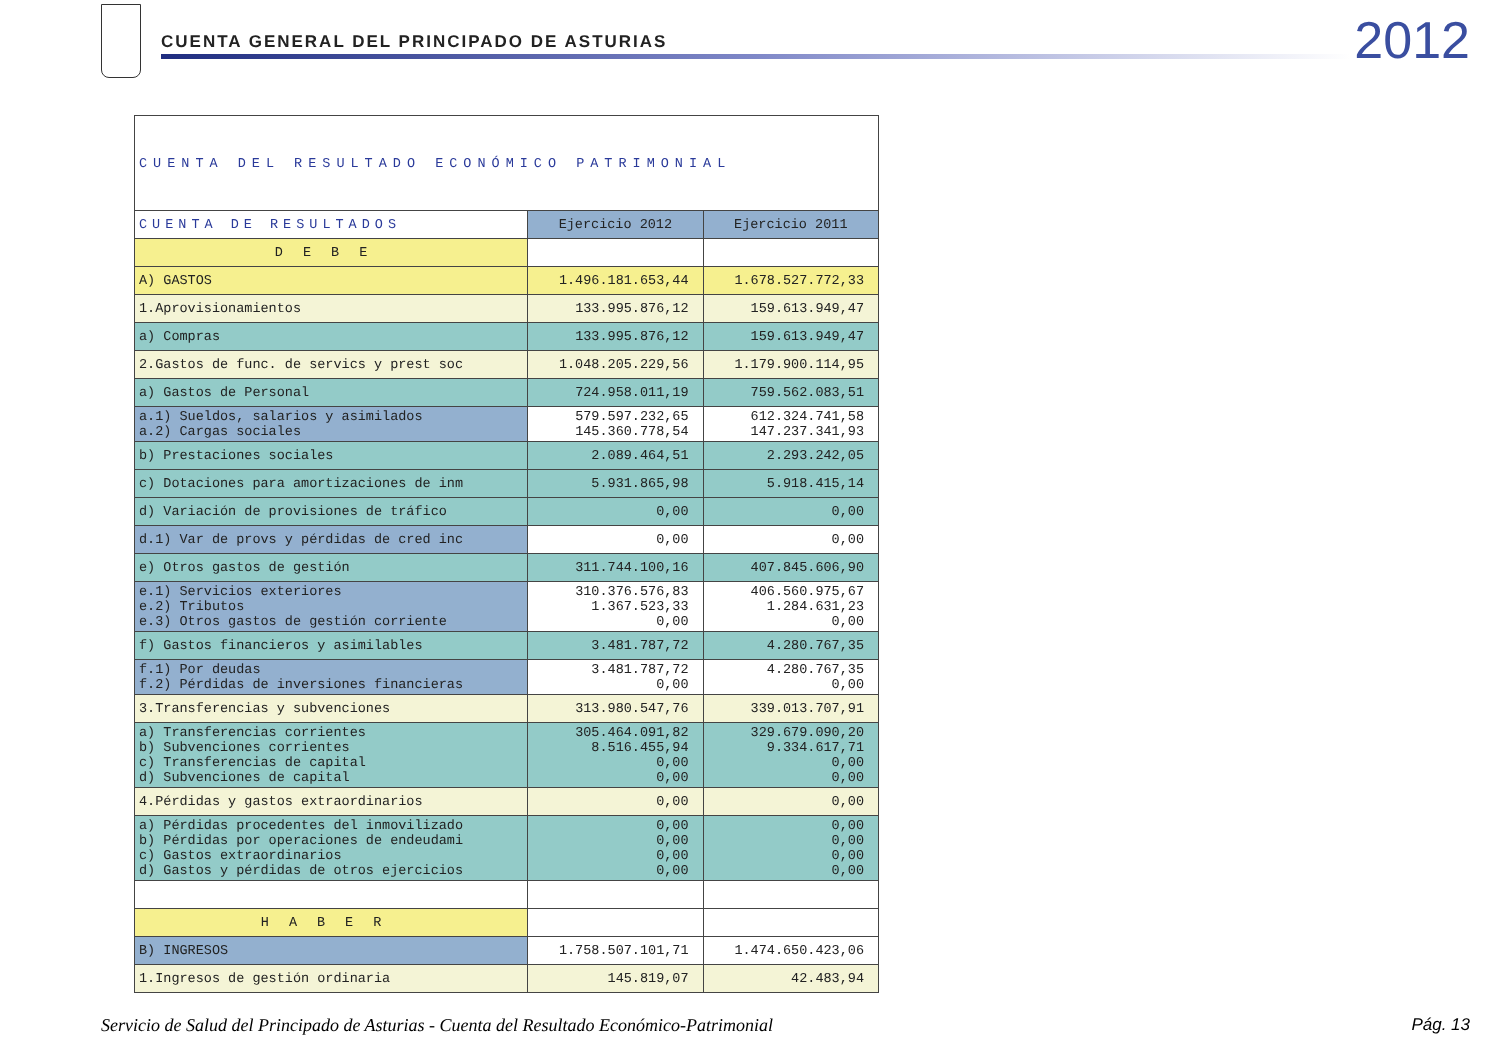CUENTA GENERAL DEL PRINCIPADO DE ASTURIAS
2012
| CUENTA DEL RESULTADO ECONÓMICO PATRIMONIAL | | |
| CUENTA DE RESULTADOS | Ejercicio 2012 | Ejercicio 2011 |
| DEBE | | |
| A) GASTOS | 1.496.181.653,44 | 1.678.527.772,33 |
| 1.Aprovisionamientos | 133.995.876,12 | 159.613.949,47 |
| a) Compras | 133.995.876,12 | 159.613.949,47 |
| 2.Gastos de func. de servics y prest soc | 1.048.205.229,56 | 1.179.900.114,95 |
| a) Gastos de Personal | 724.958.011,19 | 759.562.083,51 |
| a.1) Sueldos, salarios y asimilados a.2) Cargas sociales | 579.597.232,65 145.360.778,54 | 612.324.741,58 147.237.341,93 |
| b) Prestaciones sociales | 2.089.464,51 | 2.293.242,05 |
| c) Dotaciones para amortizaciones de inm | 5.931.865,98 | 5.918.415,14 |
| d) Variación de provisiones de tráfico | 0,00 | 0,00 |
| d.1) Var de provs y pérdidas de cred inc | 0,00 | 0,00 |
| e) Otros gastos de gestión | 311.744.100,16 | 407.845.606,90 |
| e.1) Servicios exteriores e.2) Tributos e.3) Otros gastos de gestión corriente | 310.376.576,83 1.367.523,33 0,00 | 406.560.975,67 1.284.631,23 0,00 |
| f) Gastos financieros y asimilables | 3.481.787,72 | 4.280.767,35 |
| f.1) Por deudas f.2) Pérdidas de inversiones financieras | 3.481.787,72 0,00 | 4.280.767,35 0,00 |
| 3.Transferencias y subvenciones | 313.980.547,76 | 339.013.707,91 |
| a) Transferencias corrientes b) Subvenciones corrientes c) Transferencias de capital d) Subvenciones de capital | 305.464.091,82 8.516.455,94 0,00 0,00 | 329.679.090,20 9.334.617,71 0,00 0,00 |
| 4.Pérdidas y gastos extraordinarios | 0,00 | 0,00 |
| a) Pérdidas procedentes del inmovilizado b) Pérdidas por operaciones de endeudami c) Gastos extraordinarios d) Gastos y pérdidas de otros ejercicios | 0,00 0,00 0,00 0,00 | 0,00 0,00 0,00 0,00 |
| HABER | | |
| B) INGRESOS | 1.758.507.101,71 | 1.474.650.423,06 |
| 1.Ingresos de gestión ordinaria | 145.819,07 | 42.483,94 |
Servicio de Salud del Principado de Asturias - Cuenta del Resultado Económico-Patrimonial
Pág. 13